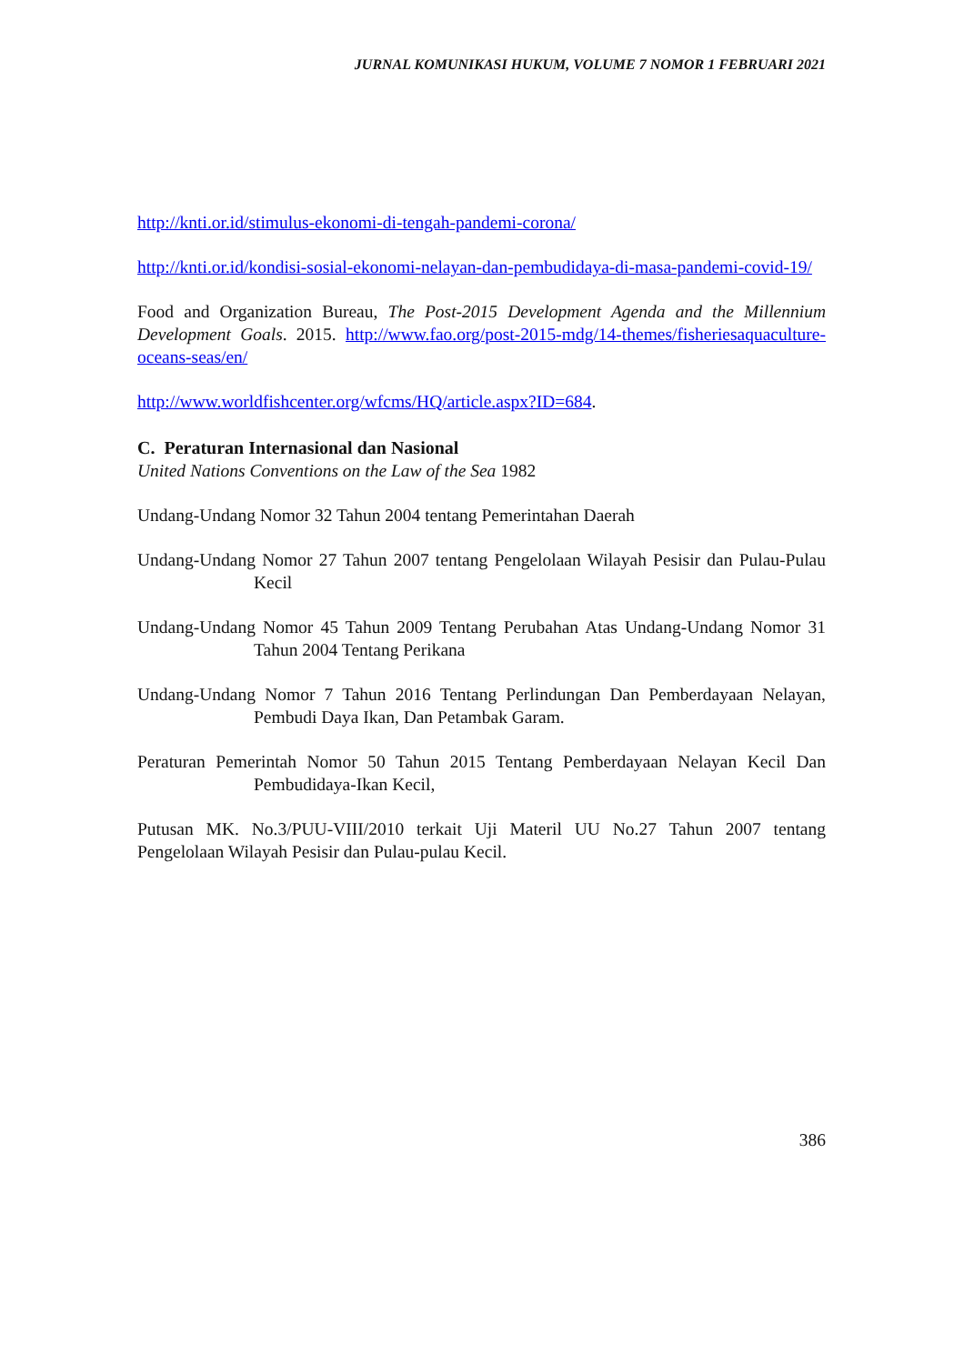JURNAL KOMUNIKASI HUKUM, VOLUME 7 NOMOR 1 FEBRUARI 2021
http://knti.or.id/stimulus-ekonomi-di-tengah-pandemi-corona/
http://knti.or.id/kondisi-sosial-ekonomi-nelayan-dan-pembudidaya-di-masa-pandemi-covid-19/
Food and Organization Bureau, The Post-2015 Development Agenda and the Millennium Development Goals. 2015. http://www.fao.org/post-2015-mdg/14-themes/fisheriesaquaculture-oceans-seas/en/
http://www.worldfishcenter.org/wfcms/HQ/article.aspx?ID=684.
C. Peraturan Internasional dan Nasional
United Nations Conventions on the Law of the Sea 1982
Undang-Undang Nomor 32 Tahun 2004 tentang Pemerintahan Daerah
Undang-Undang Nomor 27 Tahun 2007 tentang Pengelolaan Wilayah Pesisir dan Pulau-Pulau Kecil
Undang-Undang Nomor 45 Tahun 2009 Tentang Perubahan Atas Undang-Undang Nomor 31 Tahun 2004 Tentang Perikana
Undang-Undang Nomor 7 Tahun 2016 Tentang Perlindungan Dan Pemberdayaan Nelayan, Pembudi Daya Ikan, Dan Petambak Garam.
Peraturan Pemerintah Nomor 50 Tahun 2015 Tentang Pemberdayaan Nelayan Kecil Dan Pembudidaya-Ikan Kecil,
Putusan MK. No.3/PUU-VIII/2010 terkait Uji Materil UU No.27 Tahun 2007 tentang Pengelolaan Wilayah Pesisir dan Pulau-pulau Kecil.
386